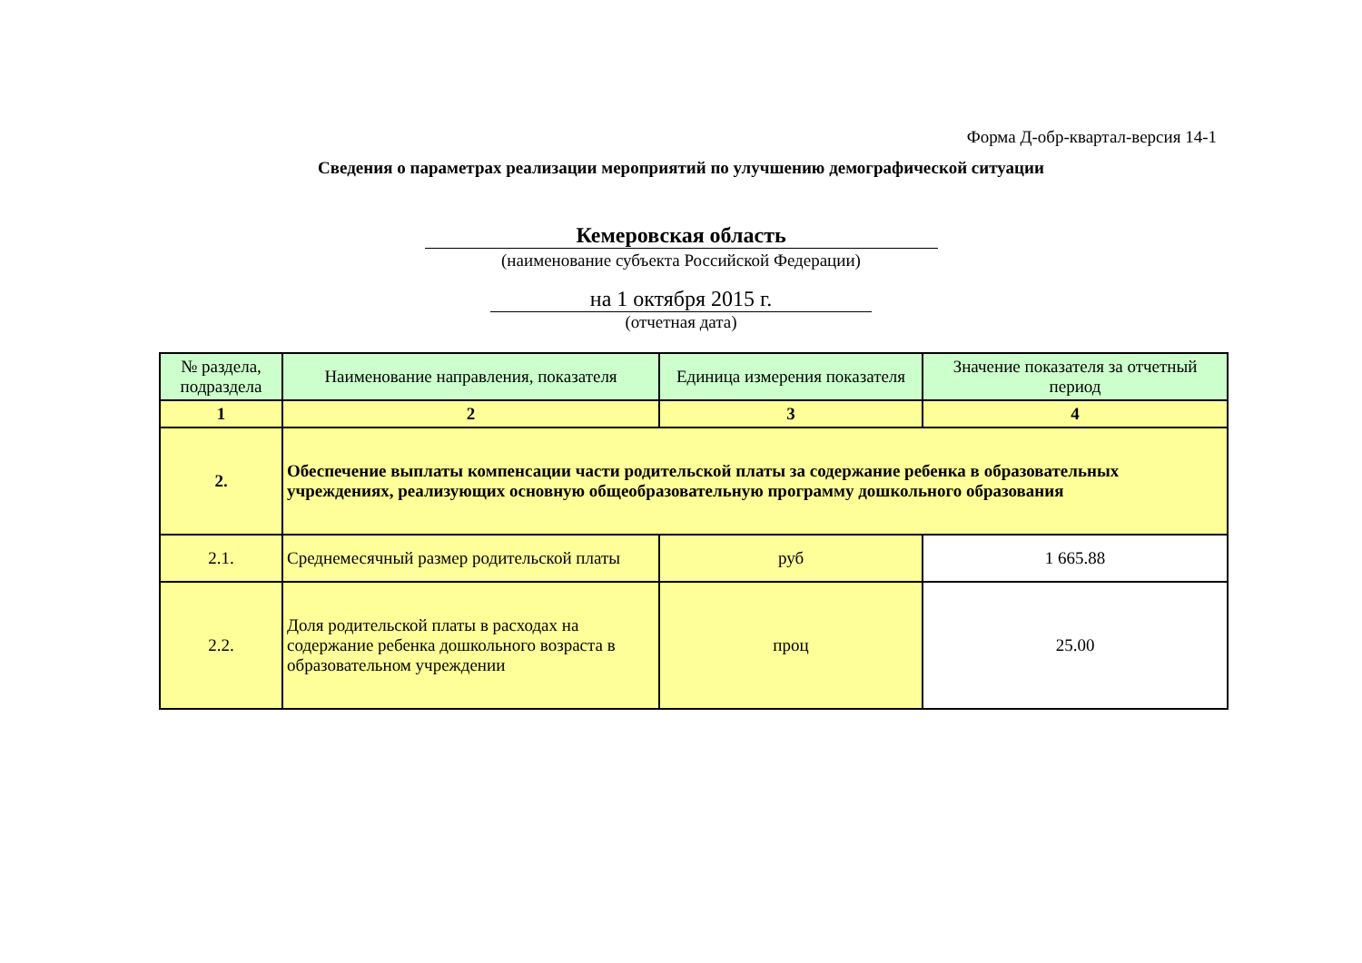Форма Д-обр-квартал-версия 14-1
Сведения о параметрах реализации мероприятий по улучшению демографической ситуации
Кемеровская область
(наименование субъекта Российской Федерации)
на 1 октября 2015 г.
(отчетная дата)
| № раздела, подраздела | Наименование направления, показателя | Единица измерения показателя | Значение показателя за отчетный период |
| --- | --- | --- | --- |
| 1 | 2 | 3 | 4 |
| 2. | Обеспечение выплаты компенсации части родительской платы за содержание ребенка в образовательных учреждениях, реализующих основную общеобразовательную программу дошкольного образования | | |
| 2.1. | Среднемесячный размер родительской платы | руб | 1 665.88 |
| 2.2. | Доля родительской платы в расходах на содержание ребенка дошкольного возраста в образовательном учреждении | проц | 25.00 |